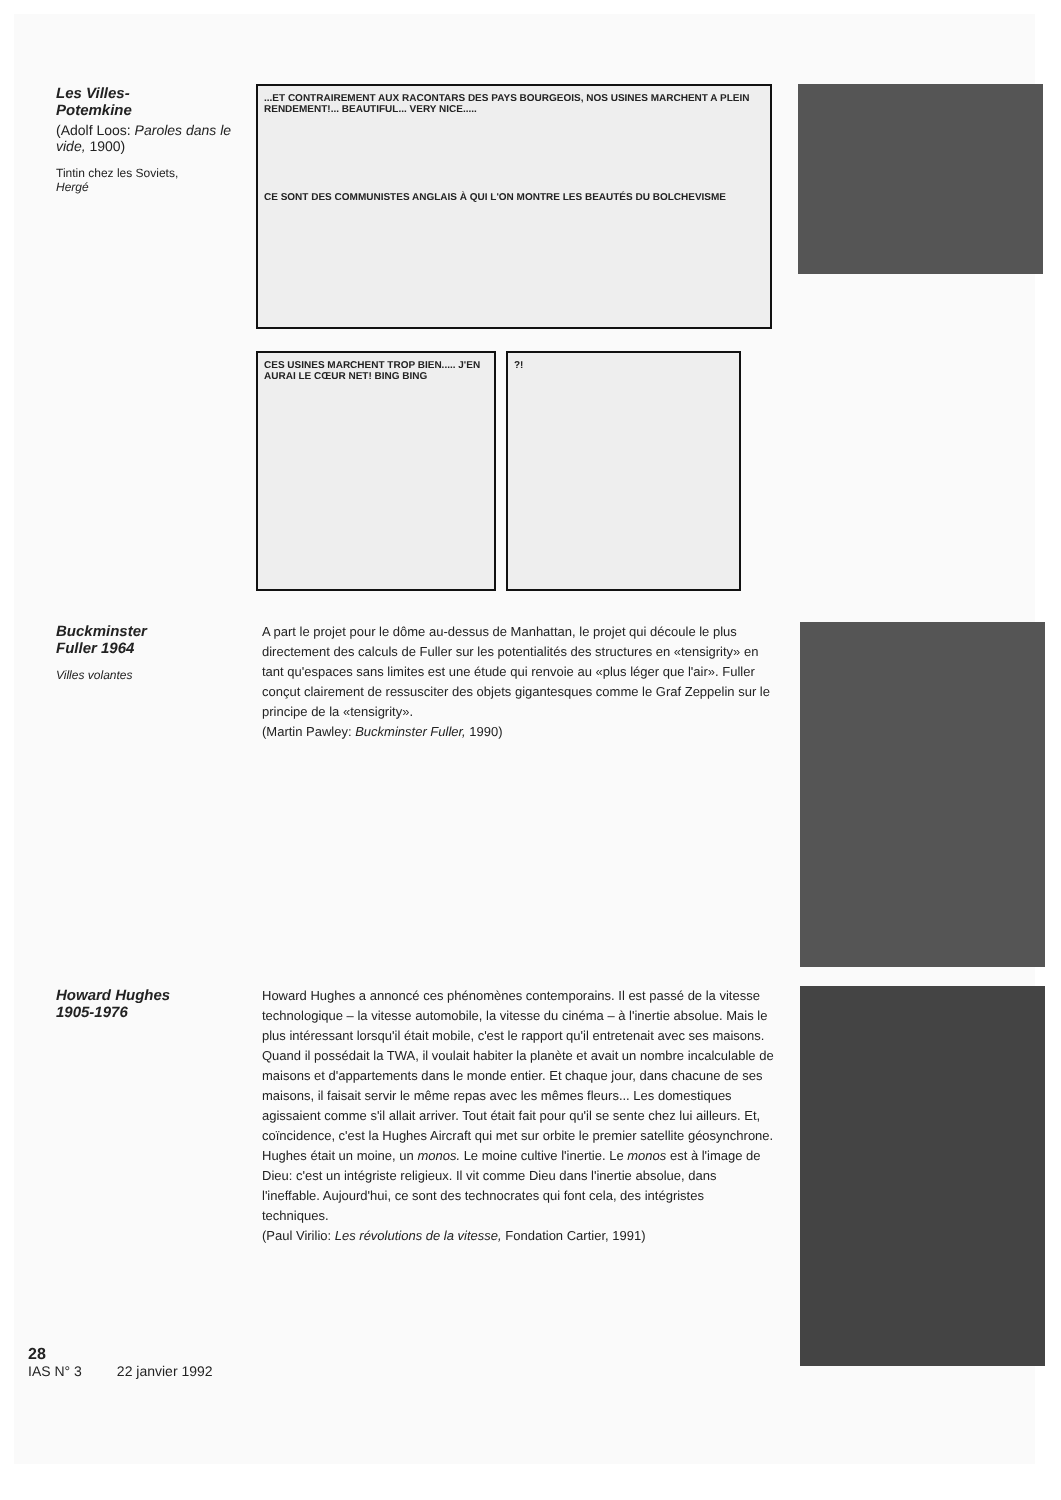Les Villes-
Potemkine
(Adolf Loos: Paroles dans le vide, 1900)
Tintin chez les Soviets,
Hergé
...ET CONTRAIREMENT AUX RACONTARS DES PAYS BOURGEOIS, NOS USINES MARCHENT A PLEIN RENDEMENT!... BEAUTIFUL... VERY NICE.....
CE SONT DES COMMUNISTES ANGLAIS À QUI L'ON MONTRE LES BEAUTÉS DU BOLCHEVISME
CES USINES MARCHENT TROP BIEN..... J'EN AURAI LE CŒUR NET! BING BING
?!
Buckminster
Fuller 1964
Villes volantes
A part le projet pour le dôme au-dessus de Manhattan, le projet qui découle le plus directement des calculs de Fuller sur les potentialités des structures en «tensigrity» en tant qu'espaces sans limites est une étude qui renvoie au «plus léger que l'air». Fuller conçut clairement de ressusciter des objets gigantesques comme le Graf Zeppelin sur le principe de la «tensigrity».
(Martin Pawley: Buckminster Fuller, 1990)
Howard Hughes
1905-1976
28
IAS N° 3 22 janvier 1992
Howard Hughes a annoncé ces phénomènes contemporains. Il est passé de la vitesse technologique – la vitesse automobile, la vitesse du cinéma – à l'inertie absolue. Mais le plus intéressant lorsqu'il était mobile, c'est le rapport qu'il entretenait avec ses maisons. Quand il possédait la TWA, il voulait habiter la planète et avait un nombre incalculable de maisons et d'appartements dans le monde entier. Et chaque jour, dans chacune de ses maisons, il faisait servir le même repas avec les mêmes fleurs... Les domestiques agissaient comme s'il allait arriver. Tout était fait pour qu'il se sente chez lui ailleurs. Et, coïncidence, c'est la Hughes Aircraft qui met sur orbite le premier satellite géosynchrone. Hughes était un moine, un monos. Le moine cultive l'inertie. Le monos est à l'image de Dieu: c'est un intégriste religieux. Il vit comme Dieu dans l'inertie absolue, dans l'ineffable. Aujourd'hui, ce sont des technocrates qui font cela, des intégristes techniques.
(Paul Virilio: Les révolutions de la vitesse, Fondation Cartier, 1991)